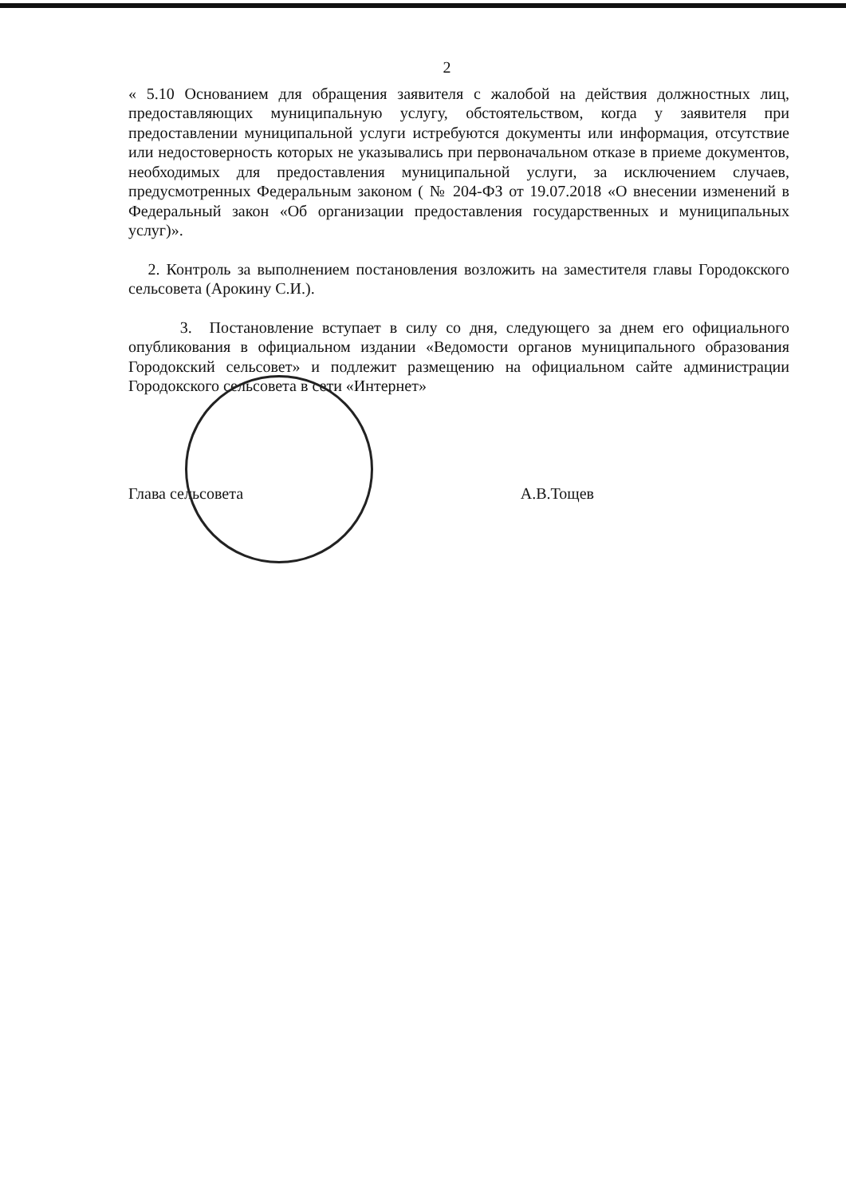2
« 5.10 Основанием для обращения заявителя с жалобой на действия должностных лиц, предоставляющих муниципальную услугу, обстоятельством, когда у заявителя при предоставлении муниципальной услуги истребуются документы или информация, отсутствие или недостоверность которых не указывались при первоначальном отказе в приеме документов, необходимых для предоставления муниципальной услуги, за исключением случаев, предусмотренных Федеральным законом ( № 204-ФЗ от 19.07.2018 «О внесении изменений в Федеральный закон «Об организации предоставления государственных и муниципальных услуг)».
2. Контроль за выполнением постановления возложить на заместителя главы Городокского сельсовета (Арокину С.И.).
3. Постановление вступает в силу со дня, следующего за днем его официального опубликования в официальном издании «Ведомости органов муниципального образования Городокский сельсовет» и подлежит размещению на официальном сайте администрации Городокского сельсовета в сети «Интернет»
Глава сельсовета А.В.Тощев